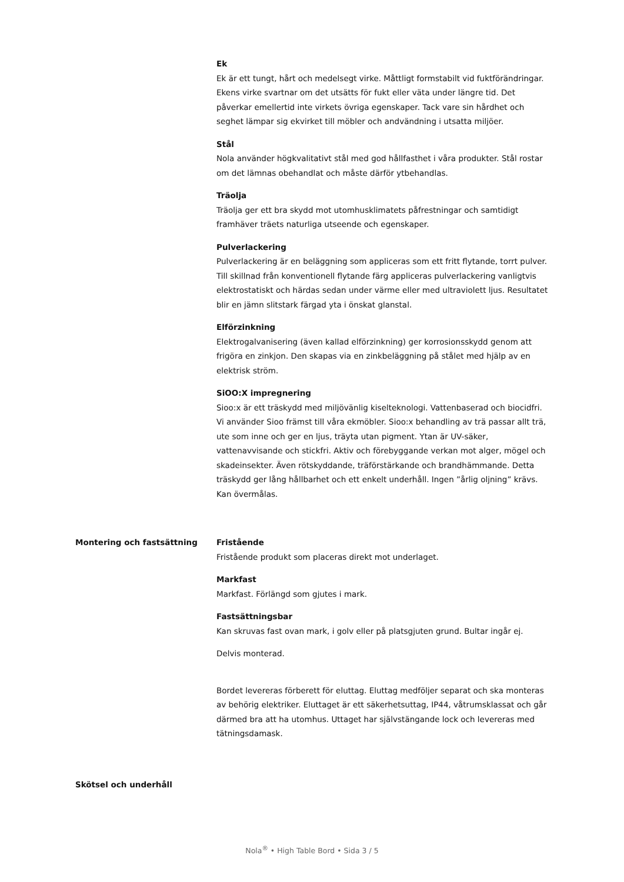Ek
Ek är ett tungt, hårt och medelsegt virke. Måttligt formstabilt vid fuktförändringar. Ekens virke svartnar om det utsätts för fukt eller väta under längre tid. Det påverkar emellertid inte virkets övriga egenskaper. Tack vare sin hårdhet och seghet lämpar sig ekvirket till möbler och andvändning i utsatta miljöer.
Stål
Nola använder högkvalitativt stål med god hållfasthet i våra produkter. Stål rostar om det lämnas obehandlat och måste därför ytbehandlas.
Träolja
Träolja ger ett bra skydd mot utomhusklimatets påfrestningar och samtidigt framhäver träets naturliga utseende och egenskaper.
Pulverlackering
Pulverlackering är en beläggning som appliceras som ett fritt flytande, torrt pulver. Till skillnad från konventionell flytande färg appliceras pulverlackering vanligtvis elektrostatiskt och härdas sedan under värme eller med ultraviolett ljus. Resultatet blir en jämn slitstark färgad yta i önskat glanstal.
Elförzinkning
Elektrogalvanisering (även kallad elförzinkning) ger korrosionsskydd genom att frigöra en zinkjon. Den skapas via en zinkbeläggning på stålet med hjälp av en elektrisk ström.
SiOO:X impregnering
Sioo:x är ett träskydd med miljövänlig kiselteknologi. Vattenbaserad och biocidfri. Vi använder Sioo främst till våra ekmöbler. Sioo:x behandling av trä passar allt trä, ute som inne och ger en ljus, träyta utan pigment. Ytan är UV-säker, vattenavvisande och stickfri. Aktiv och förebyggande verkan mot alger, mögel och skadeinsekter. Även rötskyddande, träförstärkande och brandhämmande. Detta träskydd ger lång hållbarhet och ett enkelt underhåll. Ingen ”årlig oljning” krävs. Kan övermålas.
Montering och fastsättning Fristående
Fristående produkt som placeras direkt mot underlaget.
Markfast
Markfast. Förlängd som gjutes i mark.
Fastsättningsbar
Kan skruvas fast ovan mark, i golv eller på platsgjuten grund. Bultar ingår ej.
Delvis monterad.
Bordet levereras förberett för eluttag. Eluttag medföljer separat och ska monteras av behörig elektriker. Eluttaget är ett säkerhetsuttag, IP44, våtrumsklassat och går därmed bra att ha utomhus. Uttaget har självstängande lock och levereras med tätningsdamask.
Skötsel och underhåll
Nola<sup>®</sup> • High Table Bord • Sida 3 / 5